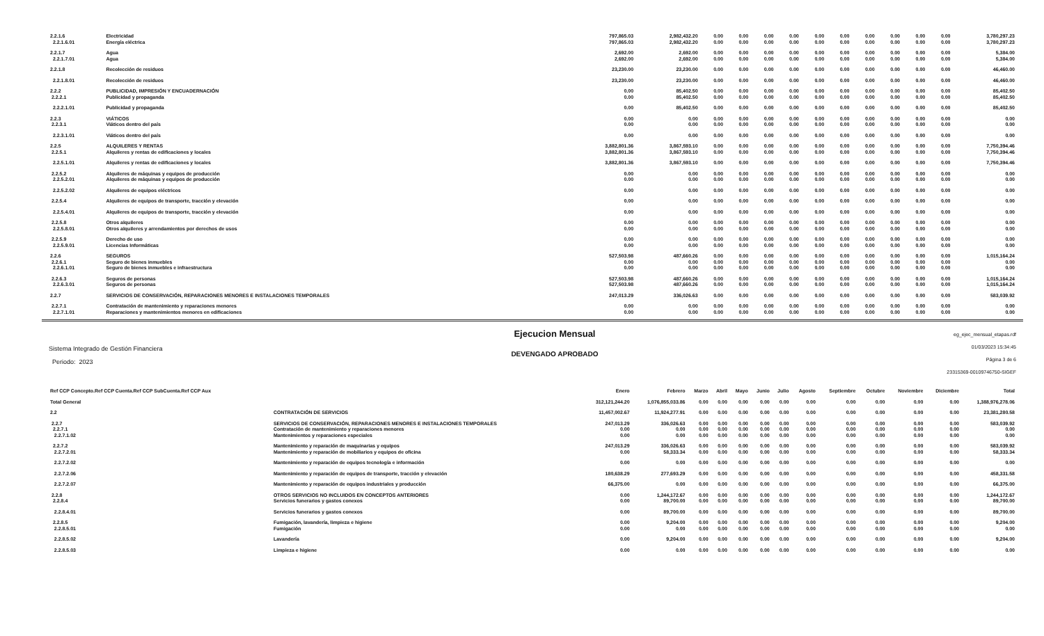| 2.2.1.6 2.2.1.6.01 | Electricidad Energía eléctrica | 797,865.03 797,865.03 | 2,982,432.20 2,982,432.20 | 0.00 0.00 | 0.00 0.00 | 0.00 0.00 | 0.00 0.00 | 0.00 0.00 | 0.00 0.00 | 0.00 0.00 | 0.00 0.00 | 0.00 0.00 | 0.00 0.00 | 3,780,297.23 3,780,297.23 |
| 2.2.1.7 2.2.1.7.01 | Agua Agua | 2,692.00 2,692.00 | 2,692.00 2,692.00 | 0.00 0.00 | 0.00 0.00 | 0.00 0.00 | 0.00 0.00 | 0.00 0.00 | 0.00 0.00 | 0.00 0.00 | 0.00 0.00 | 0.00 0.00 | 0.00 0.00 | 5,384.00 5,384.00 |
| 2.2.1.8 | Recolección de residuos | 23,230.00 | 23,230.00 | 0.00 | 0.00 | 0.00 | 0.00 | 0.00 | 0.00 | 0.00 | 0.00 | 0.00 | 0.00 | 46,460.00 |
| 2.2.1.8.01 | Recolección de residuos | 23,230.00 | 23,230.00 | 0.00 | 0.00 | 0.00 | 0.00 | 0.00 | 0.00 | 0.00 | 0.00 | 0.00 | 0.00 | 46,460.00 |
| 2.2.2 2.2.2.1 | PUBLICIDAD, IMPRESIÓN Y ENCUADERNACIÓN Publicidad y propaganda | 0.00 0.00 | 85,402.50 85,402.50 | 0.00 0.00 | 0.00 0.00 | 0.00 0.00 | 0.00 0.00 | 0.00 0.00 | 0.00 0.00 | 0.00 0.00 | 0.00 0.00 | 0.00 0.00 | 0.00 0.00 | 85,402.50 85,402.50 |
| 2.2.2.1.01 | Publicidad y propaganda | 0.00 | 85,402.50 | 0.00 | 0.00 | 0.00 | 0.00 | 0.00 | 0.00 | 0.00 | 0.00 | 0.00 | 0.00 | 85,402.50 |
| 2.2.3 2.2.3.1 | VIÁTICOS Viáticos dentro del país | 0.00 0.00 | 0.00 0.00 | 0.00 0.00 | 0.00 0.00 | 0.00 0.00 | 0.00 0.00 | 0.00 0.00 | 0.00 0.00 | 0.00 0.00 | 0.00 0.00 | 0.00 0.00 | 0.00 0.00 | 0.00 0.00 |
| 2.2.3.1.01 | Viáticos dentro del país | 0.00 | 0.00 | 0.00 | 0.00 | 0.00 | 0.00 | 0.00 | 0.00 | 0.00 | 0.00 | 0.00 | 0.00 | 0.00 |
| 2.2.5 2.2.5.1 | ALQUILERES Y RENTAS Alquileres y rentas de edificaciones y locales | 3,882,801.36 3,882,801.36 | 3,867,593.10 3,867,593.10 | 0.00 0.00 | 0.00 0.00 | 0.00 0.00 | 0.00 0.00 | 0.00 0.00 | 0.00 0.00 | 0.00 0.00 | 0.00 0.00 | 0.00 0.00 | 0.00 0.00 | 7,750,394.46 7,750,394.46 |
| 2.2.5.1.01 | Alquileres y rentas de edificaciones y locales | 3,882,801.36 | 3,867,593.10 | 0.00 | 0.00 | 0.00 | 0.00 | 0.00 | 0.00 | 0.00 | 0.00 | 0.00 | 0.00 | 7,750,394.46 |
| 2.2.5.2 2.2.5.2.01 | Alquileres de máquinas y equipos de producción Alquileres de máquinas y equipos de producción | 0.00 0.00 | 0.00 0.00 | 0.00 0.00 | 0.00 0.00 | 0.00 0.00 | 0.00 0.00 | 0.00 0.00 | 0.00 0.00 | 0.00 0.00 | 0.00 0.00 | 0.00 0.00 | 0.00 0.00 | 0.00 0.00 |
| 2.2.5.2.02 | Alquileres de equipos eléctricos | 0.00 | 0.00 | 0.00 | 0.00 | 0.00 | 0.00 | 0.00 | 0.00 | 0.00 | 0.00 | 0.00 | 0.00 | 0.00 |
| 2.2.5.4 | Alquileres de equipos de transporte, tracción y elevación | 0.00 | 0.00 | 0.00 | 0.00 | 0.00 | 0.00 | 0.00 | 0.00 | 0.00 | 0.00 | 0.00 | 0.00 | 0.00 |
| 2.2.5.4.01 | Alquileres de equipos de transporte, tracción y elevación | 0.00 | 0.00 | 0.00 | 0.00 | 0.00 | 0.00 | 0.00 | 0.00 | 0.00 | 0.00 | 0.00 | 0.00 | 0.00 |
| 2.2.5.8 2.2.5.8.01 | Otros alquileres Otros alquileres y arrendamientos por derechos de usos | 0.00 0.00 | 0.00 0.00 | 0.00 0.00 | 0.00 0.00 | 0.00 0.00 | 0.00 0.00 | 0.00 0.00 | 0.00 0.00 | 0.00 0.00 | 0.00 0.00 | 0.00 0.00 | 0.00 0.00 | 0.00 0.00 |
| 2.2.5.9 2.2.5.9.01 | Derecho de uso Licencias Informáticas | 0.00 0.00 | 0.00 0.00 | 0.00 0.00 | 0.00 0.00 | 0.00 0.00 | 0.00 0.00 | 0.00 0.00 | 0.00 0.00 | 0.00 0.00 | 0.00 0.00 | 0.00 0.00 | 0.00 0.00 | 0.00 0.00 |
| 2.2.6 2.2.6.1 2.2.6.1.01 | SEGUROS Seguro de bienes inmuebles Seguro de bienes inmuebles e infraestructura | 527,503.98 0.00 0.00 | 487,660.26 0.00 0.00 | 0.00 0.00 0.00 | 0.00 0.00 0.00 | 0.00 0.00 0.00 | 0.00 0.00 0.00 | 0.00 0.00 0.00 | 0.00 0.00 0.00 | 0.00 0.00 0.00 | 0.00 0.00 0.00 | 0.00 0.00 0.00 | 0.00 0.00 0.00 | 1,015,164.24 0.00 0.00 |
| 2.2.6.3 2.2.6.3.01 | Seguros de personas Seguros de personas | 527,503.98 527,503.98 | 487,660.26 487,660.26 | 0.00 0.00 | 0.00 0.00 | 0.00 0.00 | 0.00 0.00 | 0.00 0.00 | 0.00 0.00 | 0.00 0.00 | 0.00 0.00 | 0.00 0.00 | 0.00 0.00 | 1,015,164.24 1,015,164.24 |
| 2.2.7 | SERVICIOS DE CONSERVACIÓN, REPARACIONES MENORES E INSTALACIONES TEMPORALES | 247,013.29 | 336,026.63 | 0.00 | 0.00 | 0.00 | 0.00 | 0.00 | 0.00 | 0.00 | 0.00 | 0.00 | 0.00 | 583,039.92 |
| 2.2.7.1 2.2.7.1.01 | Contratación de mantenimiento y reparaciones menores Reparaciones y mantenimientos menores en edificaciones | 0.00 0.00 | 0.00 0.00 | 0.00 0.00 | 0.00 0.00 | 0.00 0.00 | 0.00 0.00 | 0.00 0.00 | 0.00 0.00 | 0.00 0.00 | 0.00 0.00 | 0.00 0.00 | 0.00 0.00 | 0.00 0.00 |
Sistema Integrado de Gestión Financiera
Periodo: 2023
Ejecucion Mensual
DEVENGADO APROBADO
eg_ejec_mensual_etapas.rdf
01/03/2023 15:34:45
Página 3 de 6
23315369-00109746750-SIGEF
| Ref CCP Concepto.Ref CCP Cuenta.Ref CCP SubCuenta.Ref CCP Aux | | Enero | Febrero | Marzo | Abril | Mayo | Junio | Julio | Agosto | Septiembre | Octubre | Noviembre | Diciembre | Total |
| --- | --- | --- | --- | --- | --- | --- | --- | --- | --- | --- | --- | --- | --- | --- |
| Total General | | 312,121,244.20 | 1,076,855,033.86 | 0.00 | 0.00 | 0.00 | 0.00 | 0.00 | 0.00 | 0.00 | 0.00 | 0.00 | 0.00 | 1,388,976,278.06 |
| 2.2 | CONTRATACIÓN DE SERVICIOS | 11,457,002.67 | 11,924,277.91 | 0.00 | 0.00 | 0.00 | 0.00 | 0.00 | 0.00 | 0.00 | 0.00 | 0.00 | 0.00 | 23,381,280.58 |
| 2.2.7 2.2.7.1 2.2.7.1.02 | SERVICIOS DE CONSERVACIÓN, REPARACIONES MENORES E INSTALACIONES TEMPORALES Contratación de mantenimiento y reparaciones menores Mantenimientos y reparaciones especiales | 247,013.29 0.00 0.00 | 336,026.63 0.00 0.00 | 0.00 0.00 0.00 | 0.00 0.00 0.00 | 0.00 0.00 0.00 | 0.00 0.00 0.00 | 0.00 0.00 0.00 | 0.00 0.00 0.00 | 0.00 0.00 0.00 | 0.00 0.00 0.00 | 0.00 0.00 0.00 | 0.00 0.00 0.00 | 583,039.92 0.00 0.00 |
| 2.2.7.2 2.2.7.2.01 | Mantenimiento y reparación de maquinarias y equipos Mantenimiento y reparación de mobiliarios y equipos de oficina | 247,013.29 0.00 | 336,026.63 58,333.34 | 0.00 0.00 | 0.00 0.00 | 0.00 0.00 | 0.00 0.00 | 0.00 0.00 | 0.00 0.00 | 0.00 0.00 | 0.00 0.00 | 0.00 0.00 | 0.00 0.00 | 583,039.92 58,333.34 |
| 2.2.7.2.02 | Mantenimiento y reparación de equipos tecnología e información | 0.00 | 0.00 | 0.00 | 0.00 | 0.00 | 0.00 | 0.00 | 0.00 | 0.00 | 0.00 | 0.00 | 0.00 | 0.00 |
| 2.2.7.2.06 | Mantenimiento y reparación de equipos de transporte, tracción y elevación | 180,638.29 | 277,693.29 | 0.00 | 0.00 | 0.00 | 0.00 | 0.00 | 0.00 | 0.00 | 0.00 | 0.00 | 0.00 | 458,331.58 |
| 2.2.7.2.07 | Mantenimiento y reparación de equipos industriales y producción | 66,375.00 | 0.00 | 0.00 | 0.00 | 0.00 | 0.00 | 0.00 | 0.00 | 0.00 | 0.00 | 0.00 | 0.00 | 66,375.00 |
| 2.2.8 2.2.8.4 | OTROS SERVICIOS NO INCLUIDOS EN CONCEPTOS ANTERIORES Servicios funerarios y gastos conexos | 0.00 0.00 | 1,244,172.67 89,700.00 | 0.00 0.00 | 0.00 0.00 | 0.00 0.00 | 0.00 0.00 | 0.00 0.00 | 0.00 0.00 | 0.00 0.00 | 0.00 0.00 | 0.00 0.00 | 0.00 0.00 | 1,244,172.67 89,700.00 |
| 2.2.8.4.01 | Servicios funerarios y gastos conexos | 0.00 | 89,700.00 | 0.00 | 0.00 | 0.00 | 0.00 | 0.00 | 0.00 | 0.00 | 0.00 | 0.00 | 0.00 | 89,700.00 |
| 2.2.8.5 2.2.8.5.01 | Fumigación, lavandería, limpieza e higiene Fumigación | 0.00 0.00 | 9,204.00 0.00 | 0.00 0.00 | 0.00 0.00 | 0.00 0.00 | 0.00 0.00 | 0.00 0.00 | 0.00 0.00 | 0.00 0.00 | 0.00 0.00 | 0.00 0.00 | 0.00 0.00 | 9,204.00 0.00 |
| 2.2.8.5.02 | Lavandería | 0.00 | 9,204.00 | 0.00 | 0.00 | 0.00 | 0.00 | 0.00 | 0.00 | 0.00 | 0.00 | 0.00 | 0.00 | 9,204.00 |
| 2.2.8.5.03 | Limpieza e higiene | 0.00 | 0.00 | 0.00 | 0.00 | 0.00 | 0.00 | 0.00 | 0.00 | 0.00 | 0.00 | 0.00 | 0.00 | 0.00 |